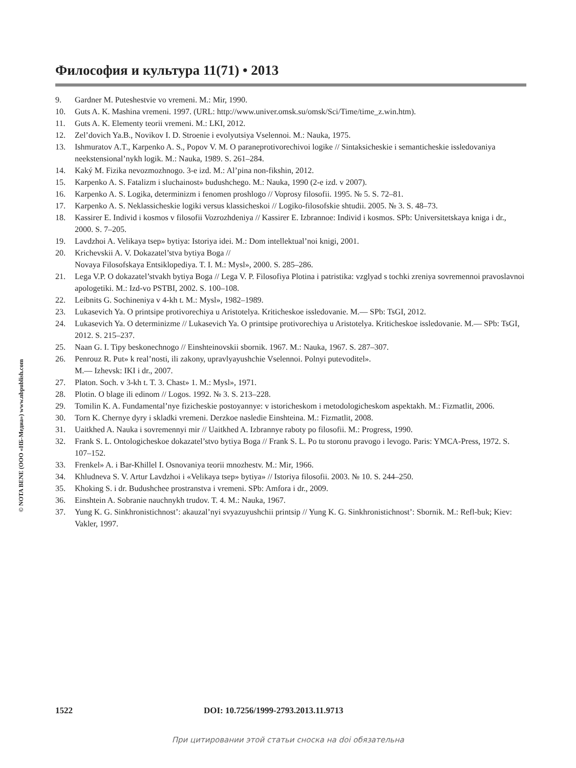Философия и культура 11(71) • 2013
9. Gardner M. Puteshestvie vo vremeni. M.: Mir, 1990.
10. Guts A. K. Mashina vremeni. 1997. (URL: http://www.univer.omsk.su/omsk/Sci/Time/time_z.win.htm).
11. Guts A. K. Elementy teorii vremeni. M.: LKI, 2012.
12. Zel’dovich Ya.B., Novikov I. D. Stroenie i evolyutsiya Vselennoi. M.: Nauka, 1975.
13. Ishmuratov A.T., Karpenko A. S., Popov V. M. O paraneprotivorechivoi logike // Sintaksicheskie i semanticheskie issledovaniya neekstensional’nykh logik. M.: Nauka, 1989. S. 261–284.
14. Kaký M. Fizika nevozmozhnogo. 3-e izd. M.: Al’pina non-fikshin, 2012.
15. Karpenko A. S. Fatalizm i sluchainost» budushchego. M.: Nauka, 1990 (2-e izd. v 2007).
16. Karpenko A. S. Logika, determinizm i fenomen proshlogo // Voprosy filosofii. 1995. № 5. S. 72–81.
17. Karpenko A. S. Neklassicheskie logiki versus klassicheskoi // Logiko-filosofskie shtudii. 2005. № 3. S. 48–73.
18. Kassirer E. Individ i kosmos v filosofii Vozrozhdeniya // Kassirer E. Izbrannoe: Individ i kosmos. SPb: Universitetskaya kniga i dr., 2000. S. 7–205.
19. Lavdzhoi A. Velikaya tsep» bytiya: Istoriya idei. M.: Dom intellektual’noi knigi, 2001.
20. Krichevskii A. V. Dokazatel’stva bytiya Boga //
Novaya Filosofskaya Entsiklopediya. T. I. M.: Mysl», 2000. S. 285–286.
21. Lega V.P. O dokazatel’stvakh bytiya Boga // Lega V. P. Filosofiya Plotina i patristika: vzglyad s tochki zreniya sovremennoi pravoslavnoi apologetiki. M.: Izd-vo PSTBI, 2002. S. 100–108.
22. Leibnits G. Sochineniya v 4-kh t. M.: Mysl», 1982–1989.
23. Lukasevich Ya. O printsipe protivorechiya u Aristotelya. Kriticheskoe issledovanie. M.— SPb: TsGI, 2012.
24. Lukasevich Ya. O determinizme // Lukasevich Ya. O printsipe protivorechiya u Aristotelya. Kriticheskoe issledovanie. M.— SPb: TsGI, 2012. S. 215–237.
25. Naan G. I. Tipy beskonechnogo // Einshteinovskii sbornik. 1967. M.: Nauka, 1967. S. 287–307.
26. Penrouz R. Put» k real’nosti, ili zakony, upravlyayushchie Vselennoi. Polnyi putevoditel».
M.— Izhevsk: IKI i dr., 2007.
27. Platon. Soch. v 3-kh t. T. 3. Chast» 1. M.: Mysl», 1971.
28. Plotin. O blage ili edinom // Logos. 1992. № 3. S. 213–228.
29. Tomilin K. A. Fundamental’nye fizicheskie postoyannye: v istoricheskom i metodologicheskom aspektakh. M.: Fizmatlit, 2006.
30. Torn K. Chernye dyry i skladki vremeni. Derzkoe nasledie Einshteina. M.: Fizmatlit, 2008.
31. Uaitkhed A. Nauka i sovremennyi mir // Uaitkhed A. Izbrannye raboty po filosofii. M.: Progress, 1990.
32. Frank S. L. Ontologicheskoe dokazatel’stvo bytiya Boga // Frank S. L. Po tu storonu pravogo i levogo. Paris: YMCA-Press, 1972. S. 107–152.
33. Frenkel» A. i Bar-Khillel I. Osnovaniya teorii mnozhestv. M.: Mir, 1966.
34. Khludneva S. V. Artur Lavdzhoi i «Velikaya tsep» bytiya» // Istoriya filosofii. 2003. № 10. S. 244–250.
35. Khoking S. i dr. Budushchee prostranstva i vremeni. SPb: Amfora i dr., 2009.
36. Einshtein A. Sobranie nauchnykh trudov. T. 4. M.: Nauka, 1967.
37. Yung K. G. Sinkhronistichnost’: akauzal’nyi svyazuyushchii printsip // Yung K. G. Sinkhronistichnost’: Sbornik. M.: Refl-buk; Kiev: Vakler, 1997.
© NOTA BENE (ООО «НБ-Медиа») www.nbpublish.com
1522 DOI: 10.7256/1999-2793.2013.11.9713
При цитировании этой статьи сноска на doi обязательна